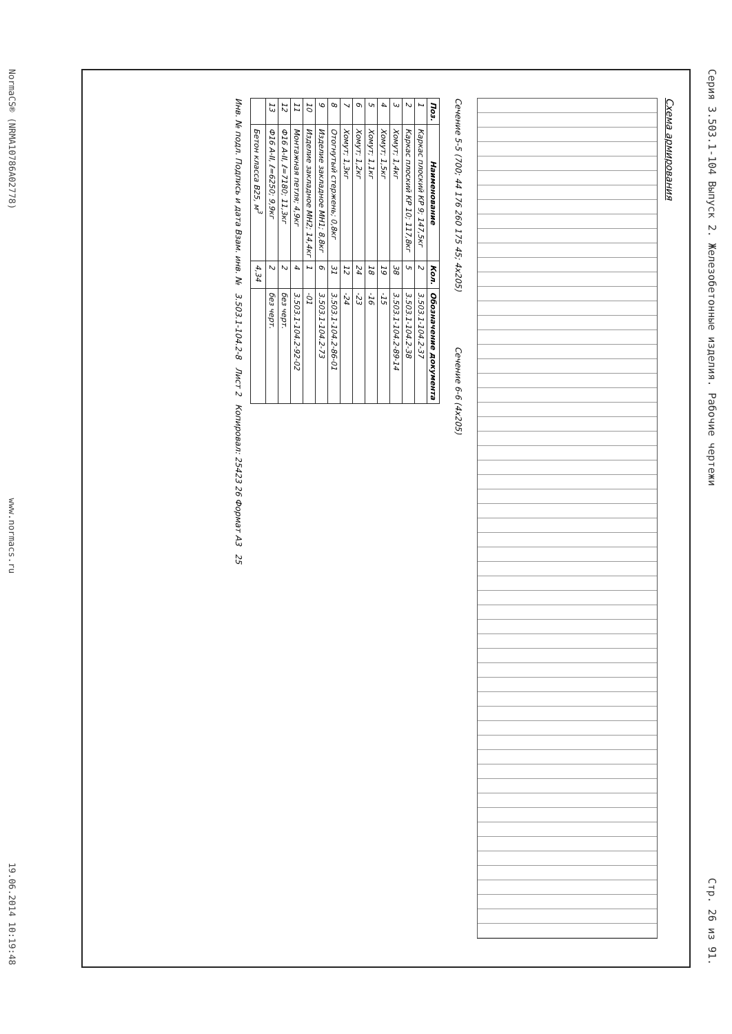Серия 3.503.1-104 Выпуск 2. Железобетонные изделия. Рабочие чертежи Стр. 26 из 91.
Схема армирования
Сечение 5-5 (700; 44 176 260 175 45; 4x205) Сечение 6-6 (4x205)
| Поз. | Наименование | Кол. | Обозначение документа |
| --- | --- | --- | --- |
| 1 | Каркас плоский КР 9; 147,5кг | 2 | 3.503.1-104.2-37 |
| 2 | Каркас плоский КР 10; 117,8кг | 5 | 3.503.1-104.2-38 |
| 3 | Хомут; 1,4кг | 38 | 3.503.1-104.2-89-14 |
| 4 | Хомут; 1,5кг | 19 | -15 |
| 5 | Хомут; 1,1кг | 18 | -16 |
| 6 | Хомут; 1,2кг | 24 | -23 |
| 7 | Хомут; 1,3кг | 12 | -24 |
| 8 | Отогнутый стержень; 0,8кг | 31 | 3.503.1-104.2-86-01 |
| 9 | Изделие закладное МН1; 8,8кг | 6 | 3.503.1-104.2-73 |
| 10 | Изделие закладное МН2; 14,4кг | 1 | -01 |
| 11 | Монтажная петля; 4,9кг | 4 | 3.503.1-104.2-92-02 |
| 12 | Ф16 А-II, ℓ=7180; 11,3кг | 2 | без черт. |
| 13 | Ф16 А-II, ℓ=6250; 9,9кг | 2 | без черт. |
| | Бетон класса В25, м<sup>3</sup> | 4,34 | |
Инв. № подл. Подпись и дата Взам. инв. № 3.503.1-104.2-8 Лист 2 Копировал: 25423 26 Формат А3 25
NormaCS® (NRMA10786A02778) www.normacs.ru 19.06.2014 10:19:48